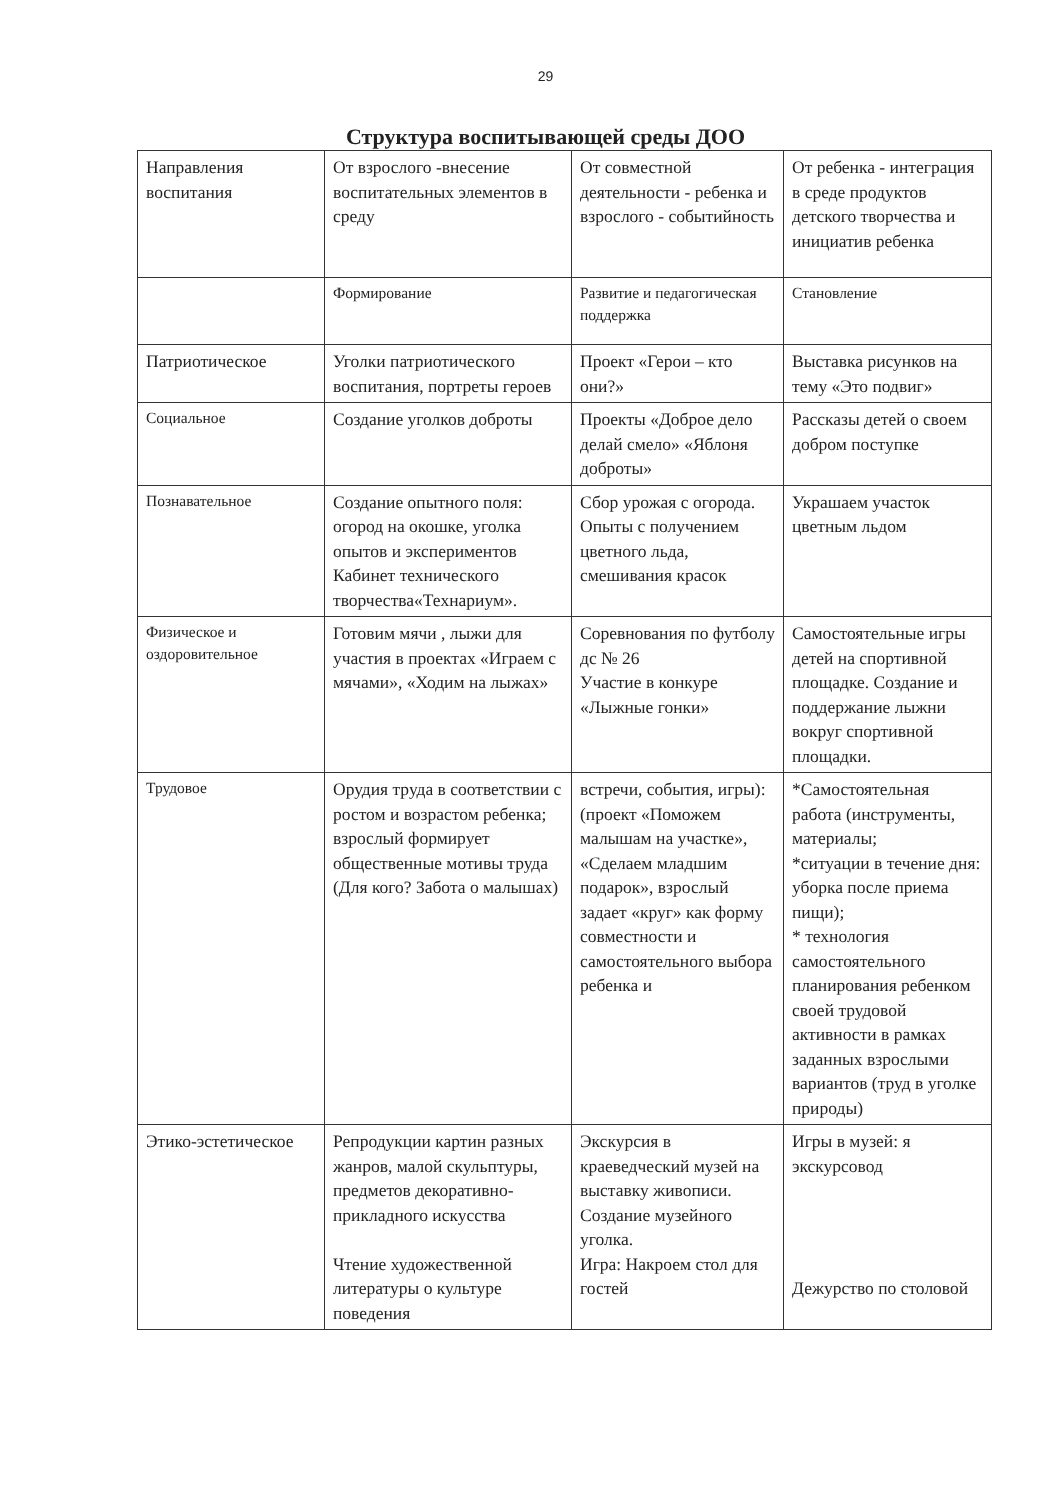29
Структура воспитывающей среды ДОО
| Направления воспитания | От взрослого -внесение воспитательных элементов в среду | От совместной деятельности - ребенка и взрослого - событийность | От ребенка - интеграция в среде продуктов детского творчества и инициатив ребенка |
| | Формирование | Развитие и педагогическая поддержка | Становление |
| Патриотическое | Уголки патриотического воспитания, портреты героев | Проект «Герои – кто они?» | Выставка рисунков на тему «Это подвиг» |
| Социальное | Создание уголков доброты | Проекты «Доброе дело делай смело» «Яблоня доброты» | Рассказы детей о своем добром поступке |
| Познавательное | Создание опытного поля: огород на окошке, уголка опытов и экспериментов Кабинет технического творчества«Технариум». | Сбор урожая с огорода. Опыты с получением цветного льда, смешивания красок | Украшаем участок цветным льдом |
| Физическое и оздоровительное | Готовим мячи , лыжи для участия в проектах «Играем с мячами», «Ходим на лыжах» | Соревнования по футболу дс № 26 Участие в конкуре «Лыжные гонки» | Самостоятельные игры детей на спортивной площадке. Создание и поддержание лыжни вокруг спортивной площадки. |
| Трудовое | Орудия труда в соответствии с ростом и возрастом ребенка; взрослый формирует общественные мотивы труда (Для кого? Забота о малышах) | встречи, события, игры): (проект «Поможем малышам на участке», «Сделаем младшим подарок», взрослый задает «круг» как форму совместности и самостоятельного выбора ребенка и | *Самостоятельная работа (инструменты, материалы; *ситуации в течение дня: уборка после приема пищи); * технология самостоятельного планирования ребенком своей трудовой активности в рамках заданных взрослыми вариантов (труд в уголке природы) |
| Этико-эстетическое | Репродукции картин разных жанров, малой скульптуры, предметов декоративно-прикладного искусства Чтение художественной литературы о культуре поведения | Экскурсия в краеведческий музей на выставку живописи. Создание музейного уголка. Игра: Накроем стол для гостей | Игры в музей: я экскурсовод Дежурство по столовой |